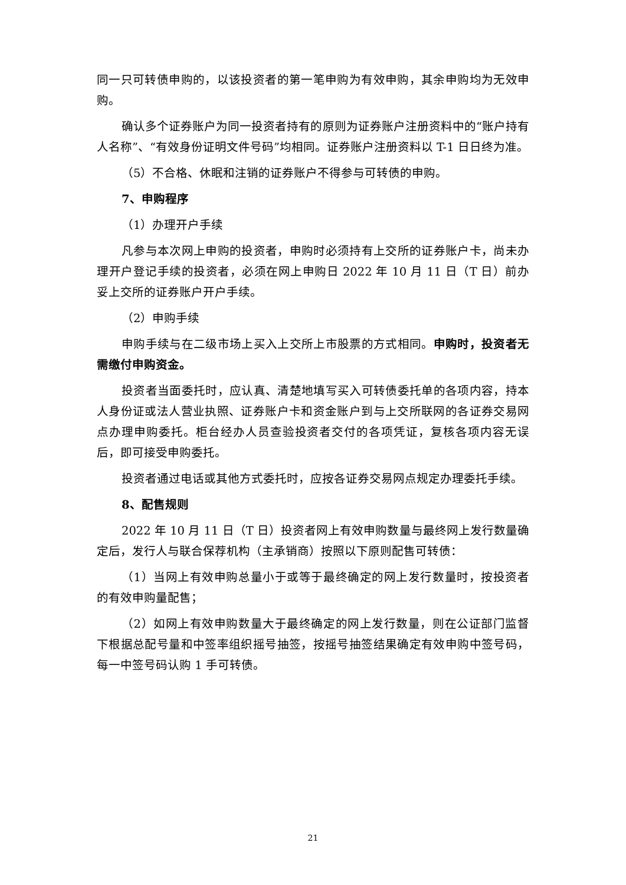同一只可转债申购的，以该投资者的第一笔申购为有效申购，其余申购均为无效申购。
确认多个证券账户为同一投资者持有的原则为证券账户注册资料中的“账户持有人名称”、“有效身份证明文件号码”均相同。证券账户注册资料以 T-1 日日终为准。
（5）不合格、休眠和注销的证券账户不得参与可转债的申购。
7、申购程序
（1）办理开户手续
凡参与本次网上申购的投资者，申购时必须持有上交所的证券账户卡，尚未办理开户登记手续的投资者，必须在网上申购日 2022 年 10 月 11 日（T 日）前办妥上交所的证券账户开户手续。
（2）申购手续
申购手续与在二级市场上买入上交所上市股票的方式相同。申购时，投资者无需缴付申购资金。
投资者当面委托时，应认真、清楚地填写买入可转债委托单的各项内容，持本人身份证或法人营业执照、证券账户卡和资金账户到与上交所联网的各证券交易网点办理申购委托。柜台经办人员查验投资者交付的各项凭证，复核各项内容无误后，即可接受申购委托。
投资者通过电话或其他方式委托时，应按各证券交易网点规定办理委托手续。
8、配售规则
2022 年 10 月 11 日（T 日）投资者网上有效申购数量与最终网上发行数量确定后，发行人与联合保荐机构（主承销商）按照以下原则配售可转债：
（1）当网上有效申购总量小于或等于最终确定的网上发行数量时，按投资者的有效申购量配售；
（2）如网上有效申购数量大于最终确定的网上发行数量，则在公证部门监督下根据总配号量和中签率组织摇号抽签，按摇号抽签结果确定有效申购中签号码，每一中签号码认购 1 手可转债。
21